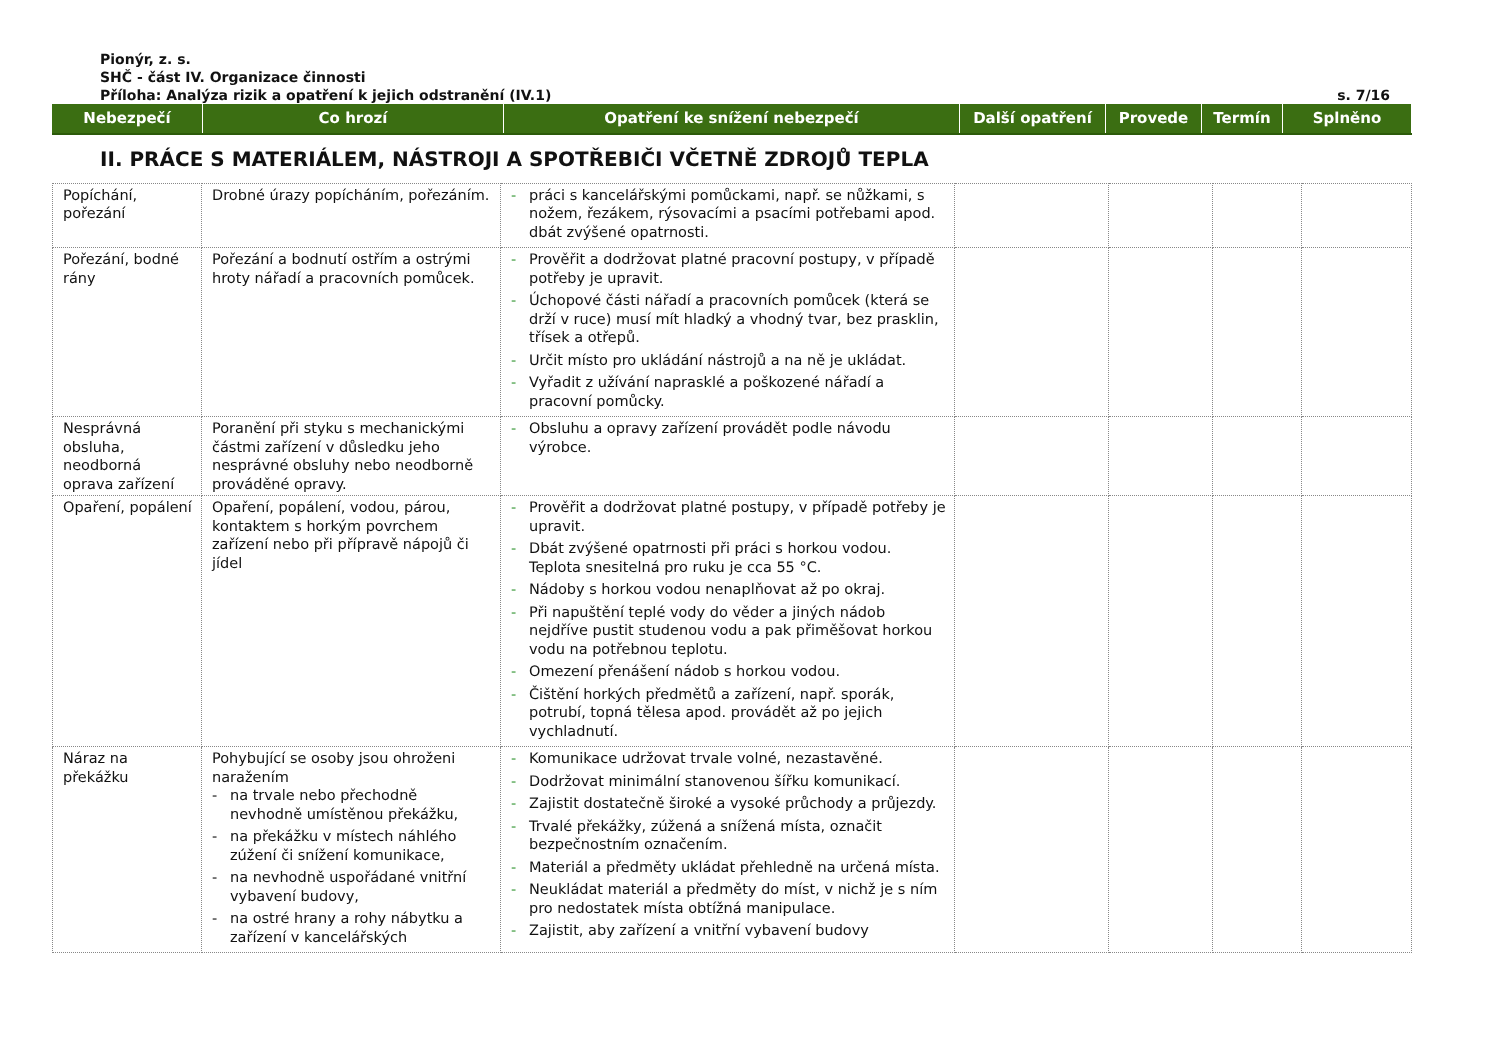Pionýr, z. s.
SHČ - část IV. Organizace činnosti
Příloha: Analýza rizik a opatření k jejich odstranění (IV.1) s. 7/16
| Nebezpečí | Co hrozí | Opatření ke snížení nebezpečí | Další opatření | Provede | Termín | Splněno |
| --- | --- | --- | --- | --- | --- | --- |
II. PRÁCE S MATERIÁLEM, NÁSTROJI A SPOTŘEBIČI VČETNĚ ZDROJŮ TEPLA
| Popíchání, pořezání | Drobné úrazy popícháním, pořezáním. | - práci s kancelářskými pomůckami, např. se nůžkami, s nožem, řezákem, rýsovacími a psacími potřebami apod. dbát zvýšené opatrnosti. | | | | |
| Pořezání, bodné rány | Pořezání a bodnutí ostřím a ostrými hroty nářadí a pracovních pomůcek. | - Prověřit a dodržovat platné pracovní postupy, v případě potřeby je upravit. - Úchopové části nářadí a pracovních pomůcek (která se drží v ruce) musí mít hladký a vhodný tvar, bez prasklin, třísek a otřepů. - Určit místo pro ukládání nástrojů a na ně je ukládat. - Vyřadit z užívání naprasklé a poškozené nářadí a pracovní pomůcky. | | | | |
| Nesprávná obsluha, neodborná oprava zařízení | Poranění při styku s mechanickými částmi zařízení v důsledku jeho nesprávné obsluhy nebo neodborně prováděné opravy. | - Obsluhu a opravy zařízení provádět podle návodu výrobce. | | | | |
| Opaření, popálení | Opaření, popálení, vodou, párou, kontaktem s horkým povrchem zařízení nebo při přípravě nápojů či jídel | - Prověřit a dodržovat platné postupy, v případě potřeby je upravit. - Dbát zvýšené opatrnosti při práci s horkou vodou. Teplota snesitelná pro ruku je cca 55 °C. - Nádoby s horkou vodou nenaplňovat až po okraj. - Při napuštění teplé vody do věder a jiných nádob nejdříve pustit studenou vodu a pak přiměšovat horkou vodu na potřebnou teplotu. - Omezení přenášení nádob s horkou vodou. - Čištění horkých předmětů a zařízení, např. sporák, potrubí, topná tělesa apod. provádět až po jejich vychladnutí. | | | | |
| Náraz na překážku | Pohybující se osoby jsou ohroženi naražením - na trvale nebo přechodně nevhodně umístěnou překážku, - na překážku v místech náhlého zúžení či snížení komunikace, - na nevhodně uspořádané vnitřní vybavení budovy, - na ostré hrany a rohy nábytku a zařízení v kancelářských | - Komunikace udržovat trvale volné, nezastavěné. - Dodržovat minimální stanovenou šířku komunikací. - Zajistit dostatečně široké a vysoké průchody a průjezdy. - Trvalé překážky, zúžená a snížená místa, označit bezpečnostním označením. - Materiál a předměty ukládat přehledně na určená místa. - Neukládat materiál a předměty do míst, v nichž je s ním pro nedostatek místa obtížná manipulace. - Zajistit, aby zařízení a vnitřní vybavení budovy | | | | |